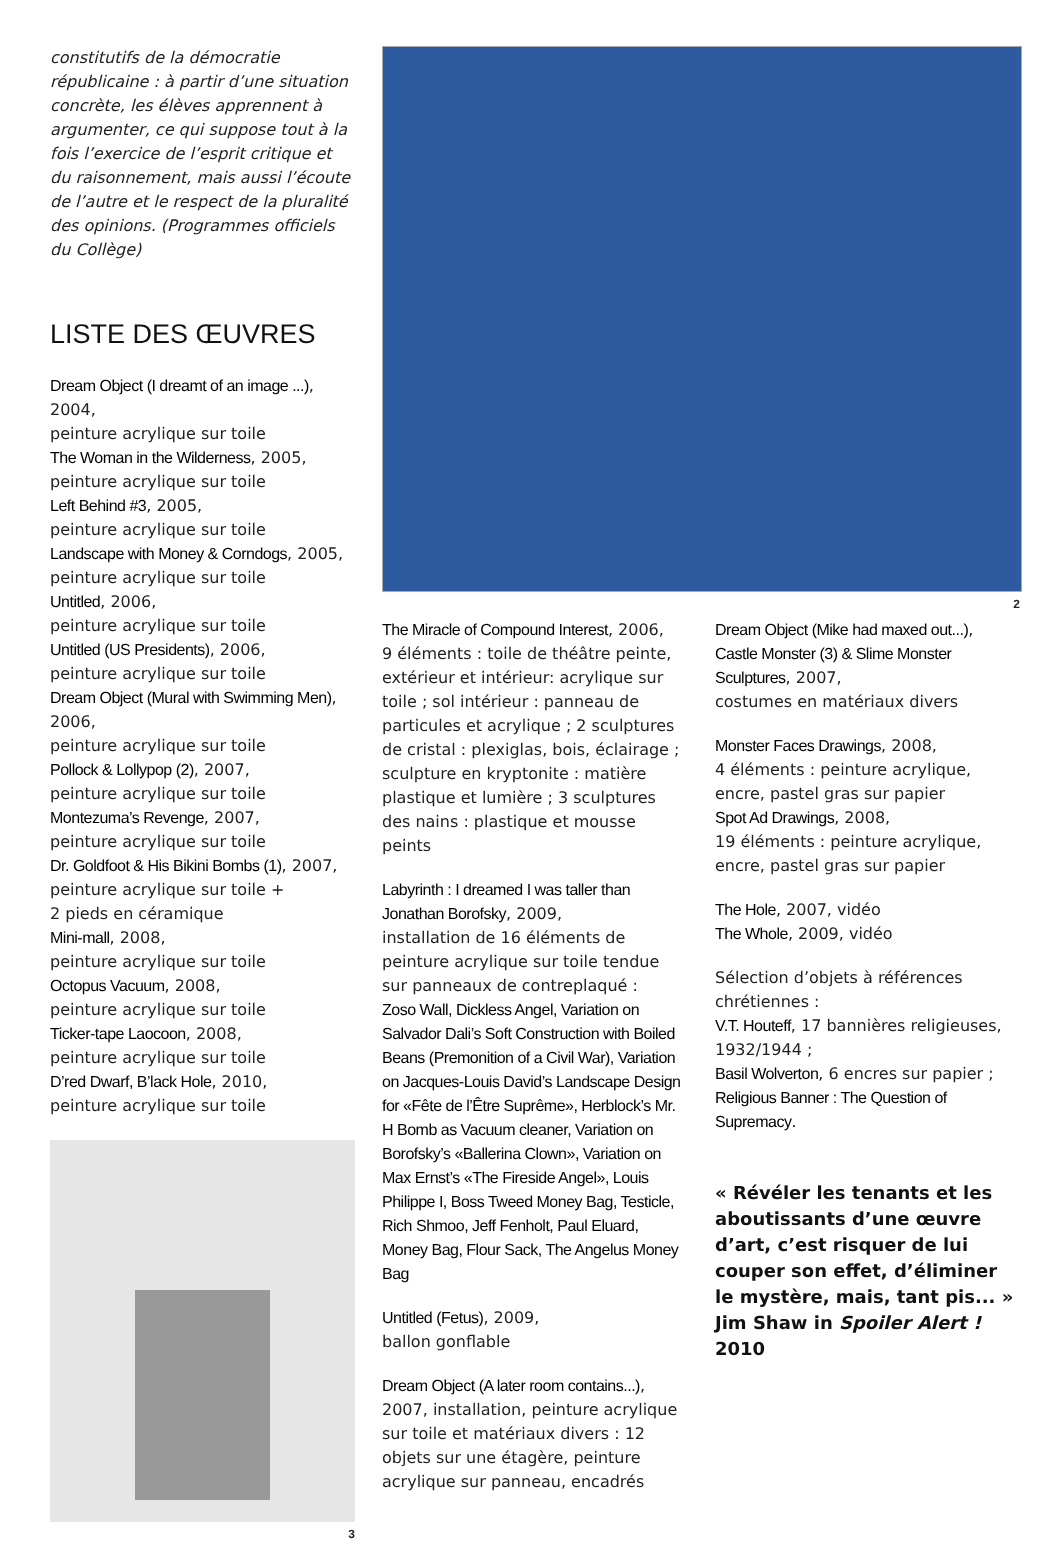constitutifs de la démocratie républicaine : à partir d’une situation concrète, les élèves apprennent à argumenter, ce qui suppose tout à la fois l’exercice de l’esprit critique et du raisonnement, mais aussi l’écoute de l’autre et le respect de la pluralité des opinions. (Programmes officiels du Collège)
LISTE DES ŒUVRES
Dream Object (I dreamt of an image ...), 2004,
peinture acrylique sur toile
The Woman in the Wilderness, 2005,
peinture acrylique sur toile
Left Behind #3, 2005,
peinture acrylique sur toile
Landscape with Money & Corndogs, 2005,
peinture acrylique sur toile
Untitled, 2006,
peinture acrylique sur toile
Untitled (US Presidents), 2006,
peinture acrylique sur toile
Dream Object (Mural with Swimming Men), 2006,
peinture acrylique sur toile
Pollock & Lollypop (2), 2007,
peinture acrylique sur toile
Montezuma’s Revenge, 2007,
peinture acrylique sur toile
Dr. Goldfoot & His Bikini Bombs (1), 2007,
peinture acrylique sur toile +
2 pieds en céramique
Mini-mall, 2008,
peinture acrylique sur toile
Octopus Vacuum, 2008,
peinture acrylique sur toile
Ticker-tape Laocoon, 2008,
peinture acrylique sur toile
D’red Dwarf, B’lack Hole, 2010,
peinture acrylique sur toile
3
2
The Miracle of Compound Interest, 2006,
9 éléments : toile de théâtre peinte, extérieur et intérieur: acrylique sur toile ; sol intérieur : panneau de particules et acrylique ; 2 sculptures de cristal : plexiglas, bois, éclairage ; sculpture en kryptonite : matière plastique et lumière ; 3 sculptures des nains : plastique et mousse peints
Labyrinth : I dreamed I was taller than Jonathan Borofsky, 2009,
installation de 16 éléments de peinture acrylique sur toile tendue sur panneaux de contreplaqué :
Zoso Wall, Dickless Angel, Variation on Salvador Dali’s Soft Construction with Boiled Beans (Premonition of a Civil War), Variation on Jacques-Louis David’s Landscape Design for «Fête de l’Être Suprême», Herblock’s Mr. H Bomb as Vacuum cleaner, Variation on Borofsky’s «Ballerina Clown», Variation on Max Ernst’s «The Fireside Angel», Louis Philippe I, Boss Tweed Money Bag, Testicle, Rich Shmoo, Jeff Fenholt, Paul Eluard, Money Bag, Flour Sack, The Angelus Money Bag
Untitled (Fetus), 2009,
ballon gonflable
Dream Object (A later room contains...), 2007, installation, peinture acrylique sur toile et matériaux divers : 12 objets sur une étagère, peinture acrylique sur panneau, encadrés
Dream Object (Mike had maxed out...), Castle Monster (3) & Slime Monster Sculptures, 2007,
costumes en matériaux divers
Monster Faces Drawings, 2008,
4 éléments : peinture acrylique, encre, pastel gras sur papier
Spot Ad Drawings, 2008,
19 éléments : peinture acrylique, encre, pastel gras sur papier
The Hole, 2007, vidéo
The Whole, 2009, vidéo
Sélection d’objets à références chrétiennes :
V.T. Houteff, 17 bannières religieuses, 1932/1944 ;
Basil Wolverton, 6 encres sur papier ;
Religious Banner : The Question of Supremacy.
« Révéler les tenants et les aboutissants d’une œuvre d’art, c’est risquer de lui couper son effet, d’éliminer le mystère, mais, tant pis... »
Jim Shaw in Spoiler Alert !
2010